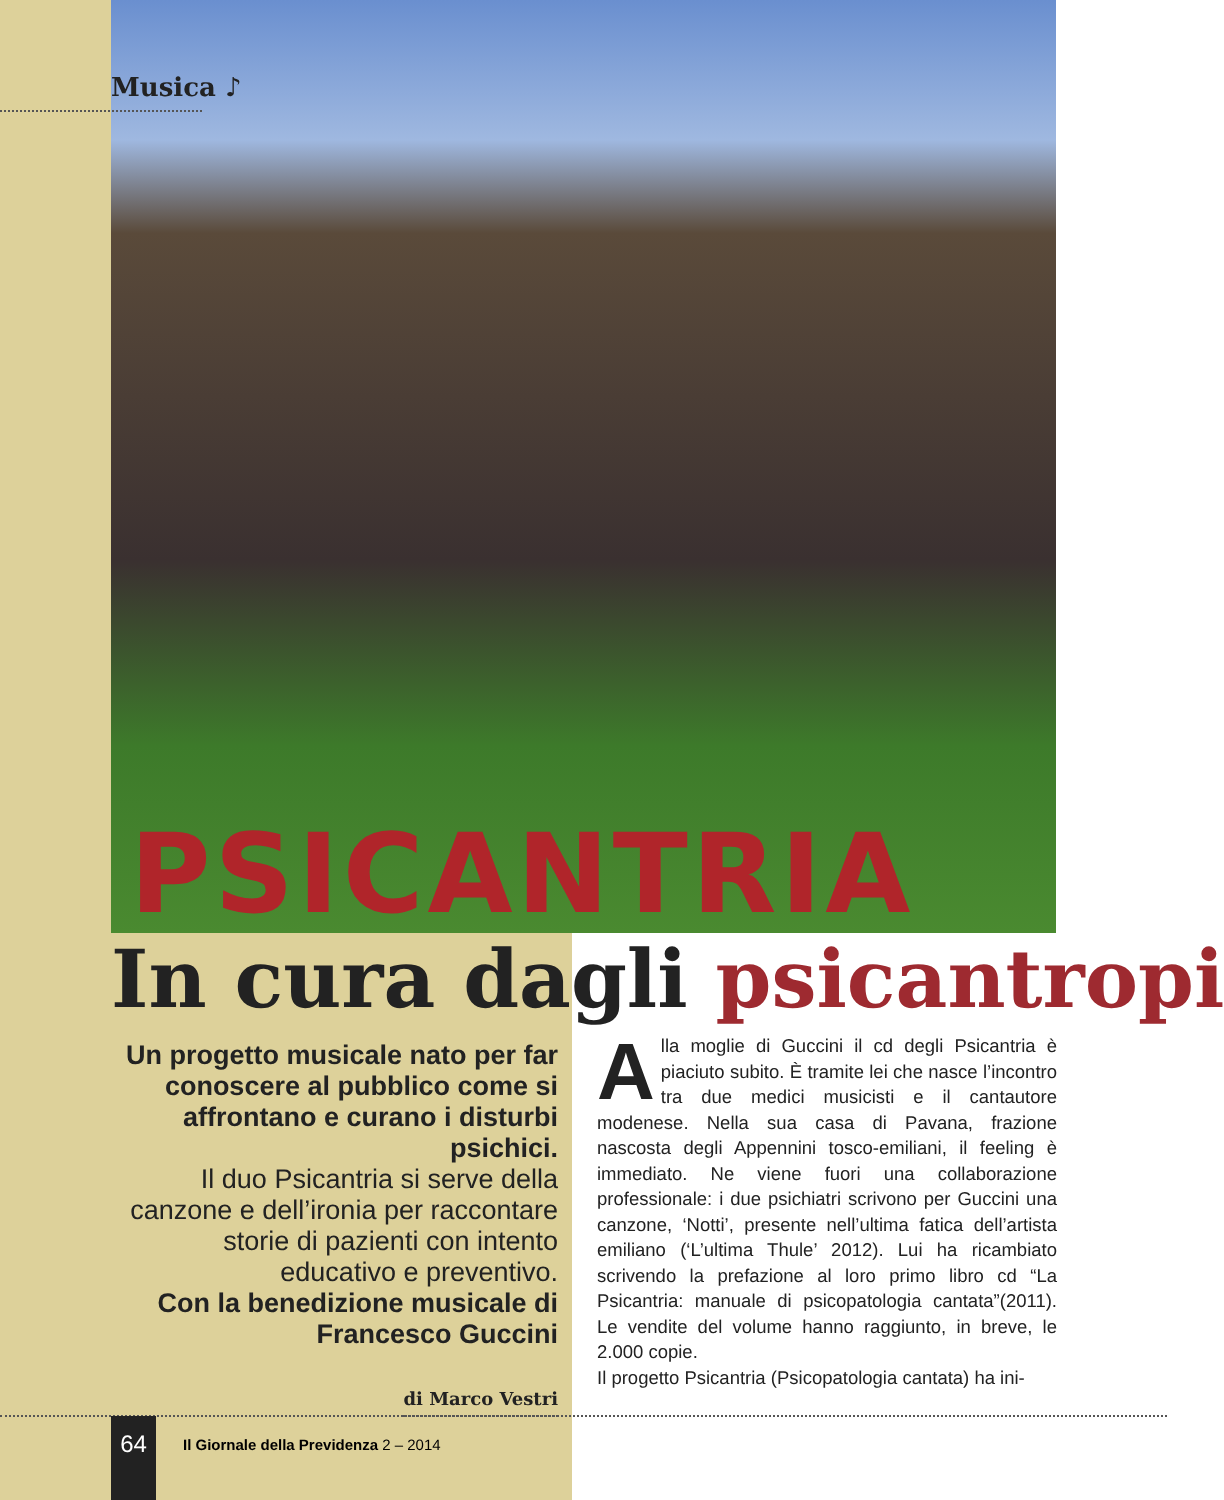PSICANTRIA
Musica ♪
In cura dagli psicantropi
Un progetto musicale nato per far conoscere al pubblico come si affrontano e curano i disturbi psichici.
Il duo Psicantria si serve della canzone e dell’ironia per raccontare storie di pazienti con intento educativo e preventivo.
Con la benedizione musicale di Francesco Guccini
di Marco Vestri
Alla moglie di Guccini il cd degli Psicantria è piaciuto subito. È tramite lei che nasce l’incontro tra due medici musicisti e il cantautore modenese. Nella sua casa di Pavana, frazione nascosta degli Appennini tosco-emiliani, il feeling è immediato. Ne viene fuori una collaborazione professionale: i due psichiatri scrivono per Guccini una canzone, ‘Notti’, presente nell’ultima fatica dell’artista emiliano (‘L’ultima Thule’ 2012). Lui ha ricambiato scrivendo la prefazione al loro primo libro cd “La Psicantria: manuale di psicopatologia cantata”(2011). Le vendite del volume hanno raggiunto, in breve, le 2.000 copie.
Il progetto Psicantria (Psicopatologia cantata) ha ini-
64
Il Giornale della Previdenza 2 – 2014